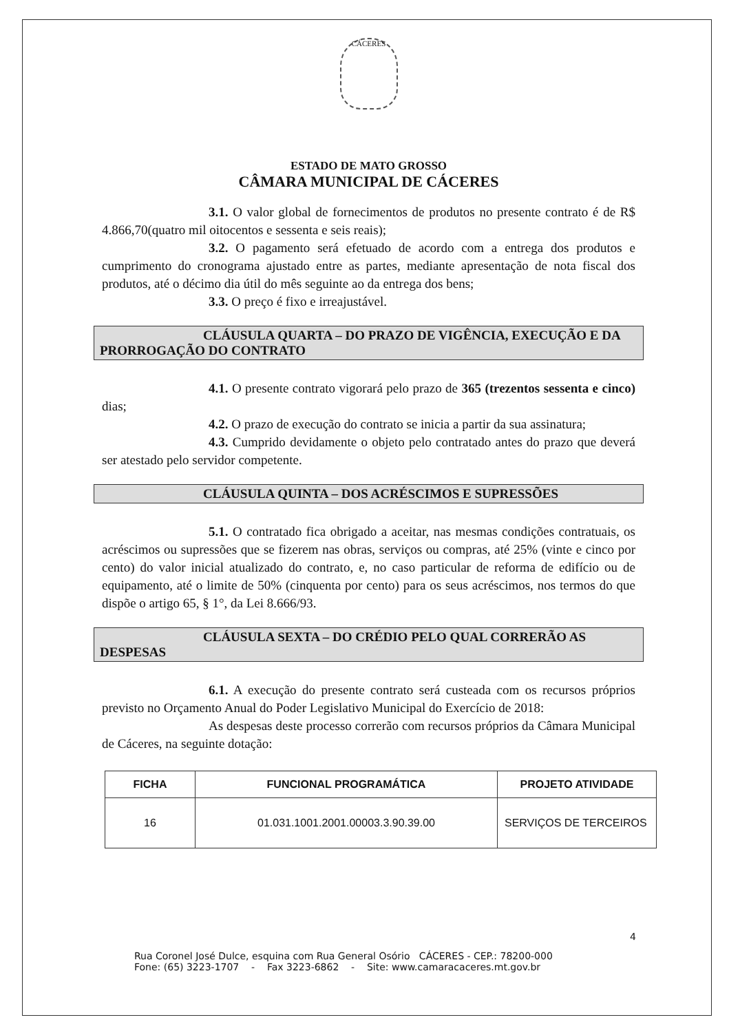CÁCERES
ESTADO DE MATO GROSSO
CÂMARA MUNICIPAL DE CÁCERES
3.1. O valor global de fornecimentos de produtos no presente contrato é de R$ 4.866,70(quatro mil oitocentos e sessenta e seis reais);
3.2. O pagamento será efetuado de acordo com a entrega dos produtos e cumprimento do cronograma ajustado entre as partes, mediante apresentação de nota fiscal dos produtos, até o décimo dia útil do mês seguinte ao da entrega dos bens;
3.3. O preço é fixo e irreajustável.
CLÁUSULA QUARTA – DO PRAZO DE VIGÊNCIA, EXECUÇÃO E DA PRORROGAÇÃO DO CONTRATO
4.1. O presente contrato vigorará pelo prazo de 365 (trezentos sessenta e cinco) dias;
4.2. O prazo de execução do contrato se inicia a partir da sua assinatura;
4.3. Cumprido devidamente o objeto pelo contratado antes do prazo que deverá ser atestado pelo servidor competente.
CLÁUSULA QUINTA – DOS ACRÉSCIMOS E SUPRESSÕES
5.1. O contratado fica obrigado a aceitar, nas mesmas condições contratuais, os acréscimos ou supressões que se fizerem nas obras, serviços ou compras, até 25% (vinte e cinco por cento) do valor inicial atualizado do contrato, e, no caso particular de reforma de edifício ou de equipamento, até o limite de 50% (cinquenta por cento) para os seus acréscimos, nos termos do que dispõe o artigo 65, § 1°, da Lei 8.666/93.
CLÁUSULA SEXTA – DO CRÉDIO PELO QUAL CORRERÃO AS DESPESAS
6.1. A execução do presente contrato será custeada com os recursos próprios previsto no Orçamento Anual do Poder Legislativo Municipal do Exercício de 2018:
As despesas deste processo correrão com recursos próprios da Câmara Municipal de Cáceres, na seguinte dotação:
| FICHA | FUNCIONAL PROGRAMÁTICA | PROJETO ATIVIDADE |
| --- | --- | --- |
| 16 | 01.031.1001.2001.00003.3.90.39.00 | SERVIÇOS DE TERCEIROS |
4
Rua Coronel José Dulce, esquina com Rua General Osório CÁCERES - CEP.: 78200-000
Fone: (65) 3223-1707 - Fax 3223-6862 - Site: www.camaracaceres.mt.gov.br